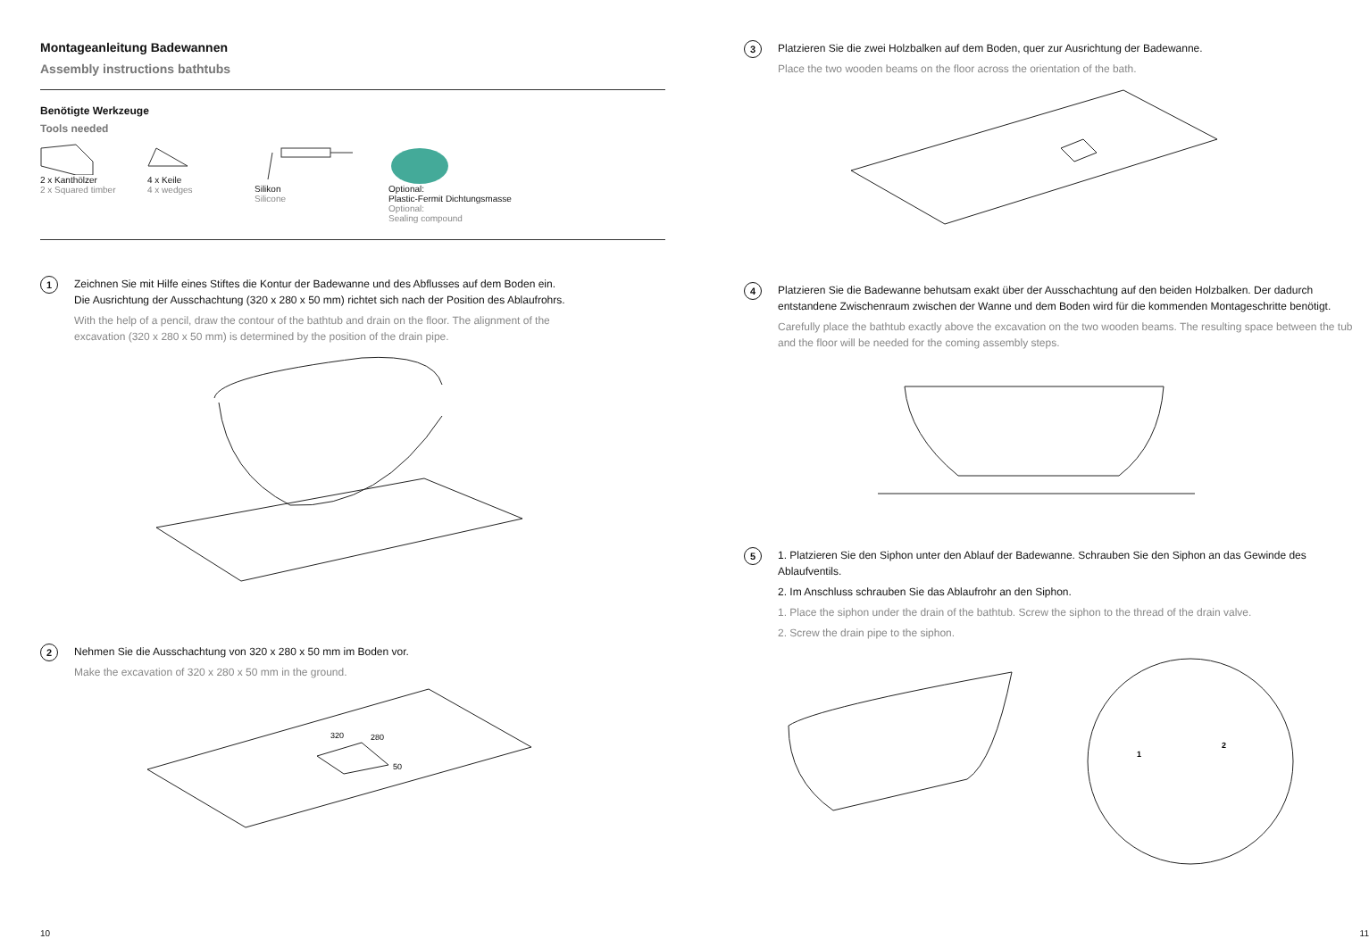Montageanleitung Badewannen
Assembly instructions bathtubs
Benötigte Werkzeuge
Tools needed
2 x Kanthölzer
2 x Squared timber
4 x Keile
4 x wedges
Silikon
Silicone
Optional:
Plastic-Fermit Dichtungsmasse
Optional:
Sealing compound
1
Zeichnen Sie mit Hilfe eines Stiftes die Kontur der Badewanne und des Abflusses auf dem Boden ein. Die Ausrichtung der Ausschachtung (320 x 280 x 50 mm) richtet sich nach der Position des Ablaufrohrs.
With the help of a pencil, draw the contour of the bathtub and drain on the floor. The alignment of the excavation (320 x 280 x 50 mm) is determined by the position of the drain pipe.
2
Nehmen Sie die Ausschachtung von 320 x 280 x 50 mm im Boden vor.
Make the excavation of 320 x 280 x 50 mm in the ground.
320
280
50
10
3
Platzieren Sie die zwei Holzbalken auf dem Boden, quer zur Ausrichtung der Badewanne.
Place the two wooden beams on the floor across the orientation of the bath.
4
Platzieren Sie die Badewanne behutsam exakt über der Ausschachtung auf den beiden Holzbalken. Der dadurch entstandene Zwischenraum zwischen der Wanne und dem Boden wird für die kommenden Montageschritte benötigt.
Carefully place the bathtub exactly above the excavation on the two wooden beams. The resulting space between the tub and the floor will be needed for the coming assembly steps.
5
1. Platzieren Sie den Siphon unter den Ablauf der Badewanne. Schrauben Sie den Siphon an das Gewinde des Ablaufventils.
2. Im Anschluss schrauben Sie das Ablaufrohr an den Siphon.
1. Place the siphon under the drain of the bathtub. Screw the siphon to the thread of the drain valve.
2. Screw the drain pipe to the siphon.
1
2
11